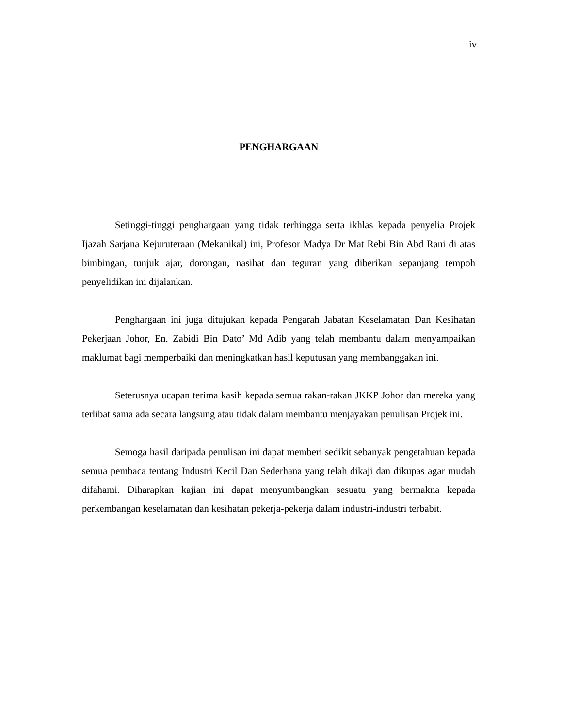iv
PENGHARGAAN
Setinggi-tinggi penghargaan yang tidak terhingga serta ikhlas kepada penyelia Projek Ijazah Sarjana Kejuruteraan (Mekanikal) ini, Profesor Madya Dr Mat Rebi Bin Abd Rani di atas bimbingan, tunjuk ajar, dorongan, nasihat dan teguran yang diberikan sepanjang tempoh penyelidikan ini dijalankan.
Penghargaan ini juga ditujukan kepada Pengarah Jabatan Keselamatan Dan Kesihatan Pekerjaan Johor, En. Zabidi Bin Dato’ Md Adib yang telah membantu dalam menyampaikan maklumat bagi memperbaiki dan meningkatkan hasil keputusan yang membanggakan ini.
Seterusnya ucapan terima kasih kepada semua rakan-rakan JKKP Johor dan mereka yang terlibat sama ada secara langsung atau tidak dalam membantu menjayakan penulisan Projek ini.
Semoga hasil daripada penulisan ini dapat memberi sedikit sebanyak pengetahuan kepada semua pembaca tentang Industri Kecil Dan Sederhana yang telah dikaji dan dikupas agar mudah difahami. Diharapkan kajian ini dapat menyumbangkan sesuatu yang bermakna kepada perkembangan keselamatan dan kesihatan pekerja-pekerja dalam industri-industri terbabit.